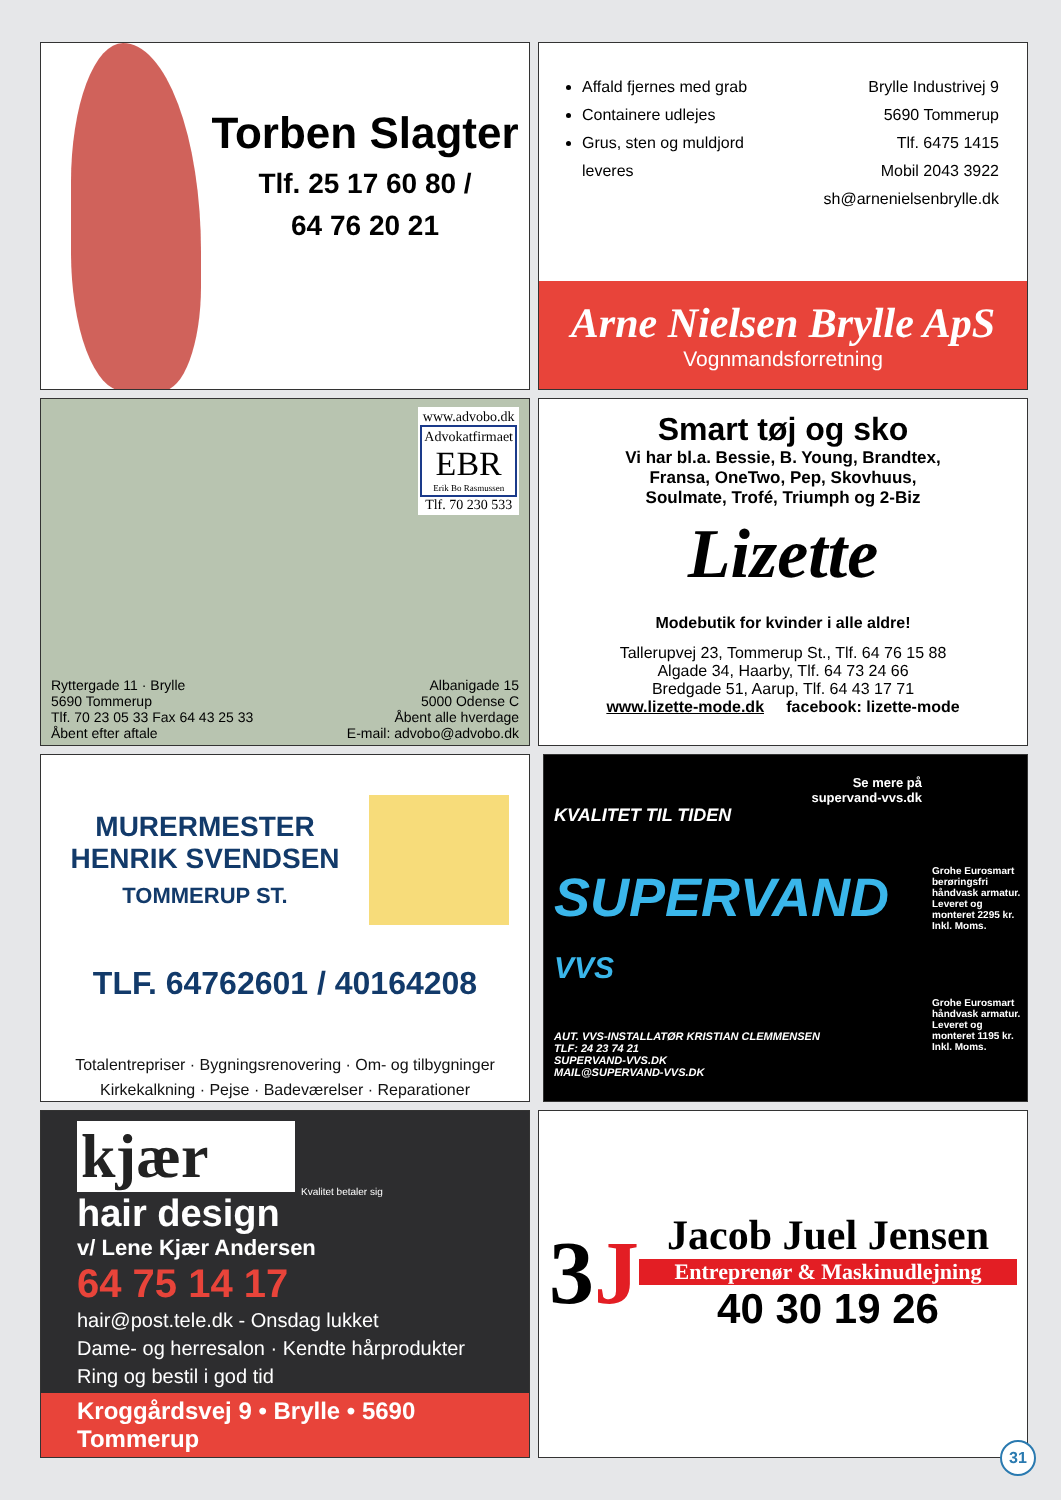Torben Slagter
Tlf. 25 17 60 80 /
64 76 20 21
Affald fjernes med grab
Containere udlejes
Grus, sten og muldjord leveres
Brylle Industrivej 9
5690 Tommerup
Tlf. 6475 1415
Mobil 2043 3922
sh@arnenielsenbrylle.dk
Arne Nielsen Brylle ApS
Vognmandsforretning
www.advobo.dk
Advokatfirmaet
EBR
Erik Bo Rasmussen
Tlf. 70 230 533
Ryttergade 11 · Brylle
5690 Tommerup
Tlf. 70 23 05 33 Fax 64 43 25 33
Åbent efter aftale
Albanigade 15
5000 Odense C
Åbent alle hverdage
E-mail: advobo@advobo.dk
Smart tøj og sko
Vi har bl.a. Bessie, B. Young, Brandtex,
Fransa, OneTwo, Pep, Skovhuus,
Soulmate, Trofé, Triumph og 2-Biz
Lizette
Modebutik for kvinder i alle aldre!
Tallerupvej 23, Tommerup St., Tlf. 64 76 15 88
Algade 34, Haarby, Tlf. 64 73 24 66
Bredgade 51, Aarup, Tlf. 64 43 17 71
www.lizette-mode.dk facebook: lizette-mode
MURERMESTER
HENRIK SVENDSEN
TOMMERUP ST.
TLF. 64762601 / 40164208
Totalentrepriser · Bygningsrenovering · Om- og tilbygninger
Kirkekalkning · Pejse · Badeværelser · Reparationer
Se mere på
supervand-vvs.dk
KVALITET TIL TIDEN
SUPERVAND
VVS
AUT. VVS-INSTALLATØR KRISTIAN CLEMMENSEN
TLF: 24 23 74 21
SUPERVAND-VVS.DK
MAIL@SUPERVAND-VVS.DK
Grohe Eurosmart berøringsfri håndvask armatur. Leveret og monteret 2295 kr. Inkl. Moms.
Grohe Eurosmart håndvask armatur. Leveret og monteret 1195 kr. Inkl. Moms.
kjær
Kvalitet betaler sig
hair design
v/ Lene Kjær Andersen
64 75 14 17
hair@post.tele.dk - Onsdag lukket
Dame- og herresalon · Kendte hårprodukter
Ring og bestil i god tid
Kroggårdsvej 9 • Brylle • 5690 Tommerup
3J
Jacob Juel Jensen
Entreprenør & Maskinudlejning
40 30 19 26
31